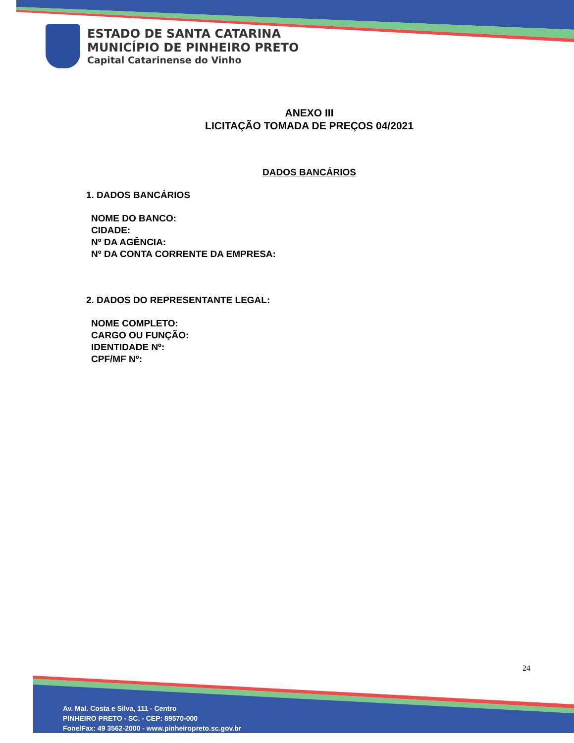ESTADO DE SANTA CATARINA
MUNICÍPIO DE PINHEIRO PRETO
Capital Catarinense do Vinho
ANEXO III
LICITAÇÃO TOMADA DE PREÇOS 04/2021
DADOS BANCÁRIOS
1. DADOS BANCÁRIOS
NOME DO BANCO:
CIDADE:
Nº DA AGÊNCIA:
Nº DA CONTA CORRENTE DA EMPRESA:
2. DADOS DO REPRESENTANTE LEGAL:
NOME COMPLETO:
CARGO OU FUNÇÃO:
IDENTIDADE Nº:
CPF/MF Nº:
24
Av. Mal. Costa e Silva, 111 - Centro
PINHEIRO PRETO - SC. - CEP: 89570-000
Fone/Fax: 49 3562-2000 - www.pinheiropreto.sc.gov.br